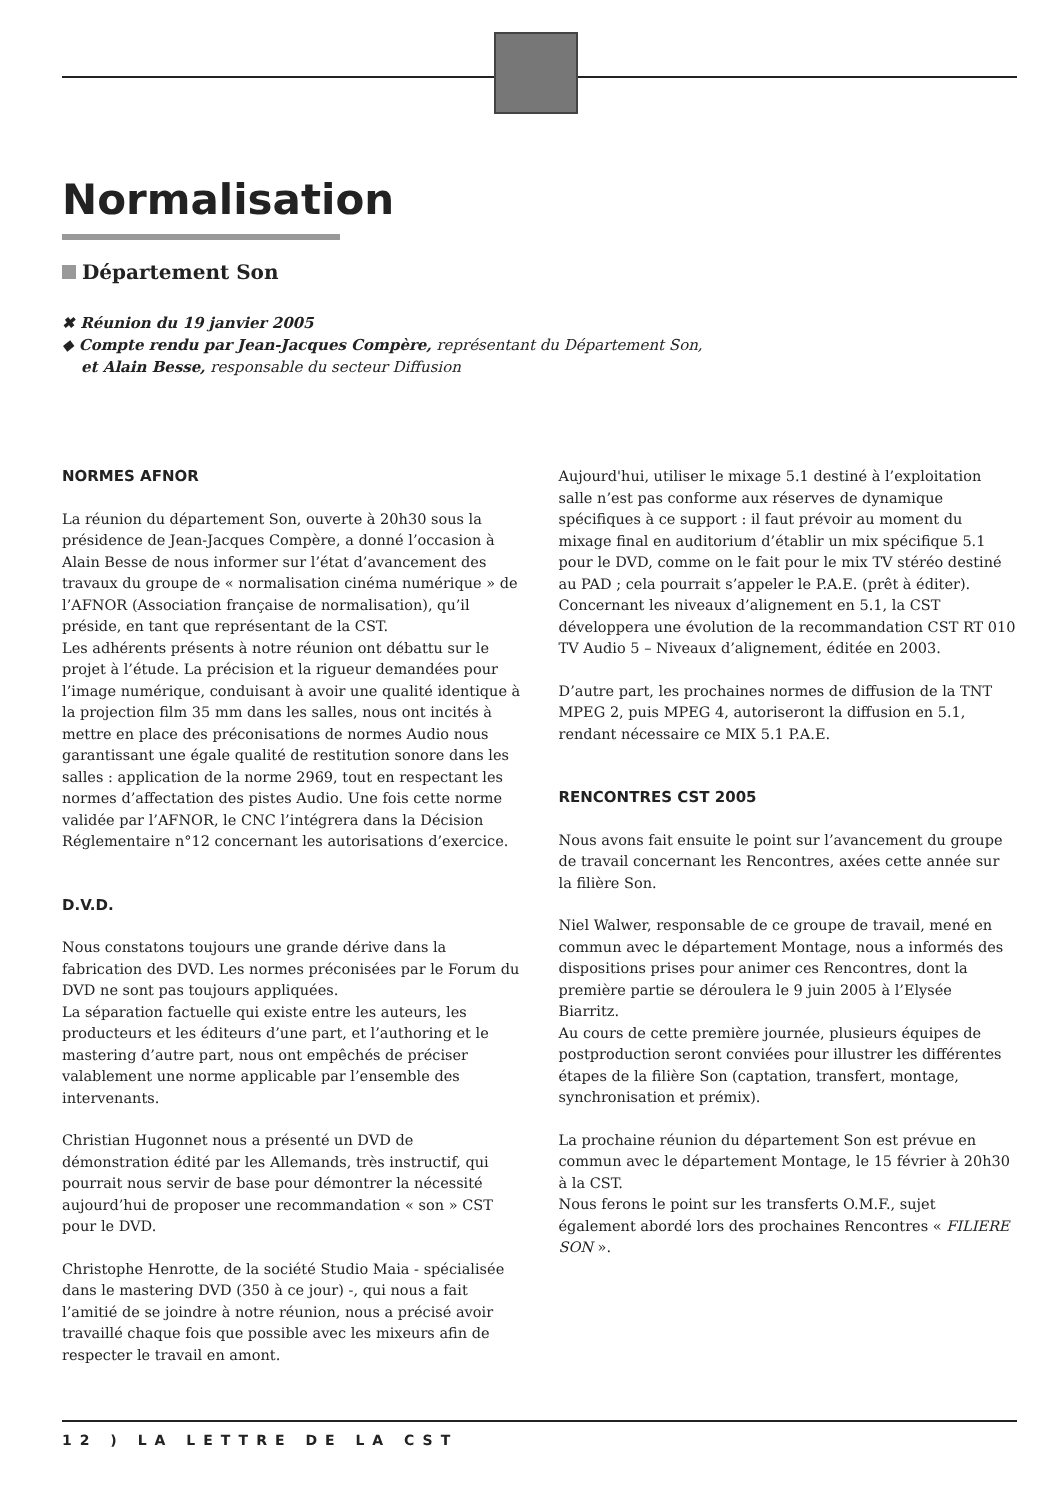Normalisation
Département Son
✖ Réunion du 19 janvier 2005
◆ Compte rendu par Jean-Jacques Compère, représentant du Département Son,
et Alain Besse, responsable du secteur Diffusion
NORMES AFNOR
La réunion du département Son, ouverte à 20h30 sous la présidence de Jean-Jacques Compère, a donné l’occasion à Alain Besse de nous informer sur l’état d’avancement des travaux du groupe de « normalisation cinéma numérique » de l’AFNOR (Association française de normalisation), qu’il préside, en tant que représentant de la CST.
Les adhérents présents à notre réunion ont débattu sur le projet à l’étude. La précision et la rigueur demandées pour l’image numérique, conduisant à avoir une qualité identique à la projection film 35 mm dans les salles, nous ont incités à mettre en place des préconisations de normes Audio nous garantissant une égale qualité de restitution sonore dans les salles : application de la norme 2969, tout en respectant les normes d’affectation des pistes Audio. Une fois cette norme validée par l’AFNOR, le CNC l’intégrera dans la Décision Réglementaire n°12 concernant les autorisations d’exercice.
D.V.D.
Nous constatons toujours une grande dérive dans la fabrication des DVD. Les normes préconisées par le Forum du DVD ne sont pas toujours appliquées.
La séparation factuelle qui existe entre les auteurs, les producteurs et les éditeurs d’une part, et l’authoring et le mastering d’autre part, nous ont empêchés de préciser valablement une norme applicable par l’ensemble des intervenants.
Christian Hugonnet nous a présenté un DVD de démonstration édité par les Allemands, très instructif, qui pourrait nous servir de base pour démontrer la nécessité aujourd’hui de proposer une recommandation « son » CST pour le DVD.
Christophe Henrotte, de la société Studio Maia - spécialisée dans le mastering DVD (350 à ce jour) -, qui nous a fait l’amitié de se joindre à notre réunion, nous a précisé avoir travaillé chaque fois que possible avec les mixeurs afin de respecter le travail en amont.
Aujourd'hui, utiliser le mixage 5.1 destiné à l’exploitation salle n’est pas conforme aux réserves de dynamique spécifiques à ce support : il faut prévoir au moment du mixage final en auditorium d’établir un mix spécifique 5.1 pour le DVD, comme on le fait pour le mix TV stéréo destiné au PAD ; cela pourrait s’appeler le P.A.E. (prêt à éditer). Concernant les niveaux d’alignement en 5.1, la CST développera une évolution de la recommandation CST RT 010 TV Audio 5 – Niveaux d’alignement, éditée en 2003.
D’autre part, les prochaines normes de diffusion de la TNT MPEG 2, puis MPEG 4, autoriseront la diffusion en 5.1, rendant nécessaire ce MIX 5.1 P.A.E.
RENCONTRES CST 2005
Nous avons fait ensuite le point sur l’avancement du groupe de travail concernant les Rencontres, axées cette année sur la filière Son.
Niel Walwer, responsable de ce groupe de travail, mené en commun avec le département Montage, nous a informés des dispositions prises pour animer ces Rencontres, dont la première partie se déroulera le 9 juin 2005 à l’Elysée Biarritz.
Au cours de cette première journée, plusieurs équipes de postproduction seront conviées pour illustrer les différentes étapes de la filière Son (captation, transfert, montage, synchronisation et prémix).
La prochaine réunion du département Son est prévue en commun avec le département Montage, le 15 février à 20h30 à la CST.
Nous ferons le point sur les transferts O.M.F., sujet également abordé lors des prochaines Rencontres « FILIERE SON ».
12 ) LA LETTRE DE LA CST